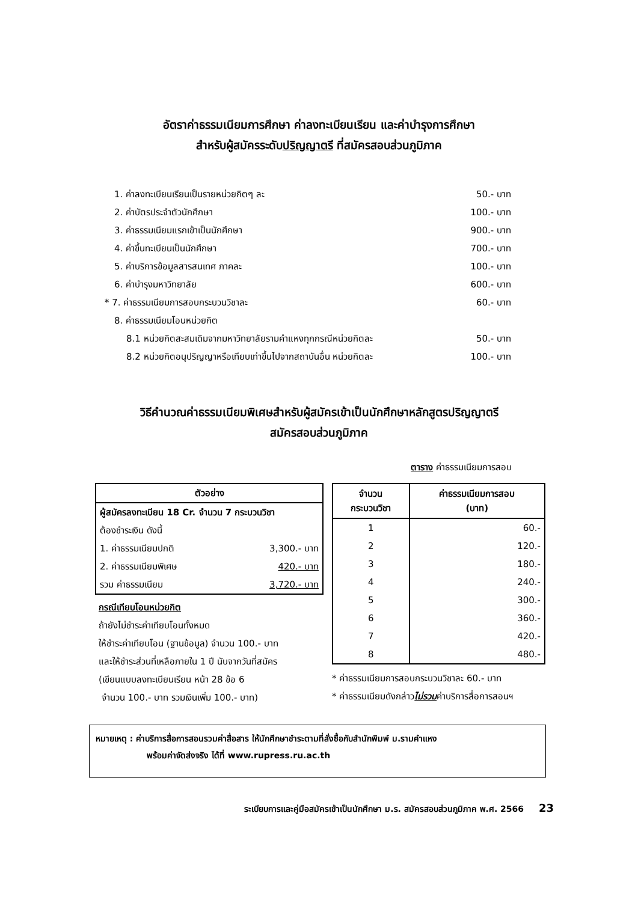อัตราค่าธรรมเนียมการศึกษา ค่าลงทะเบียนเรียน และค่าบำรุงการศึกษา
สำหรับผู้สมัครระดับปริญญาตรี ที่สมัครสอบส่วนภูมิภาค
1. ค่าลงทะเบียนเรียนเป็นรายหน่วยกิตๆ ละ 50.- บาท
2. ค่าบัตรประจำตัวนักศึกษา 100.- บาท
3. ค่าธรรมเนียมแรกเข้าเป็นนักศึกษา 900.- บาท
4. ค่าขึ้นทะเบียนเป็นนักศึกษา 700.- บาท
5. ค่าบริการข้อมูลสารสนเทศ ภาคละ 100.- บาท
6. ค่าบำรุงมหาวิทยาลัย 600.- บาท
* 7. ค่าธรรมเนียมการสอบกระบวนวิชาละ 60.- บาท
8. ค่าธรรมเนียมโอนหน่วยกิต
8.1 หน่วยกิตสะสมเดิมจากมหาวิทยาลัยรามคำแหงทุกกรณีหน่วยกิตละ 50.- บาท
8.2 หน่วยกิตอนุปริญญาหรือเทียบเท่าขึ้นไปจากสถาบันอื่น หน่วยกิตละ 100.- บาท
วิธีคำนวณค่าธรรมเนียมพิเศษสำหรับผู้สมัครเข้าเป็นนักศึกษาหลักสูตรปริญญาตรี
สมัครสอบส่วนภูมิภาค
ตาราง ค่าธรรมเนียมการสอบ
| ตัวอย่าง | |
| --- | --- |
| ผู้สมัครลงทะเบียน 18 Cr. จำนวน 7 กระบวนวิชา | |
| ต้องชำระเงิน ดังนี้ | |
| 1. ค่าธรรมเนียมปกติ | 3,300.- บาท |
| 2. ค่าธรรมเนียมพิเศษ | 420.- บาท |
| รวม ค่าธรรมเนียม | 3,720.- บาท |
กรณีเทียบโอนหน่วยกิต
ถ้ายังไม่ชำระค่าเทียบโอนทั้งหมด
ให้ชำระค่าเทียบโอน (ฐานข้อมูล) จำนวน 100.- บาท
และให้ชำระส่วนที่เหลือภายใน 1 ปี นับจากวันที่สมัคร
(เขียนแบบลงทะเบียนเรียน หน้า 28 ข้อ 6
จำนวน 100.- บาท รวมเงินเพิ่ม 100.- บาท)
| จำนวน กระบวนวิชา | ค่าธรรมเนียมการสอบ (บาท) |
| --- | --- |
| 1 | 60.- |
| 2 | 120.- |
| 3 | 180.- |
| 4 | 240.- |
| 5 | 300.- |
| 6 | 360.- |
| 7 | 420.- |
| 8 | 480.- |
* ค่าธรรมเนียมการสอบกระบวนวิชาละ 60.- บาท
* ค่าธรรมเนียมดังกล่าวไม่รวมค่าบริการสื่อการสอนฯ
หมายเหตุ : ค่าบริการสื่อการสอนรวมค่าสื่อสาร ให้นักศึกษาชำระตามที่สั่งซื้อกับสำนักพิมพ์ ม.รามคำแหง
พร้อมค่าจัดส่งจริง ได้ที่ www.rupress.ru.ac.th
ระเบียบการและคู่มือสมัครเข้าเป็นนักศึกษา ม.ร. สมัครสอบส่วนภูมิภาค พ.ศ. 2566 23